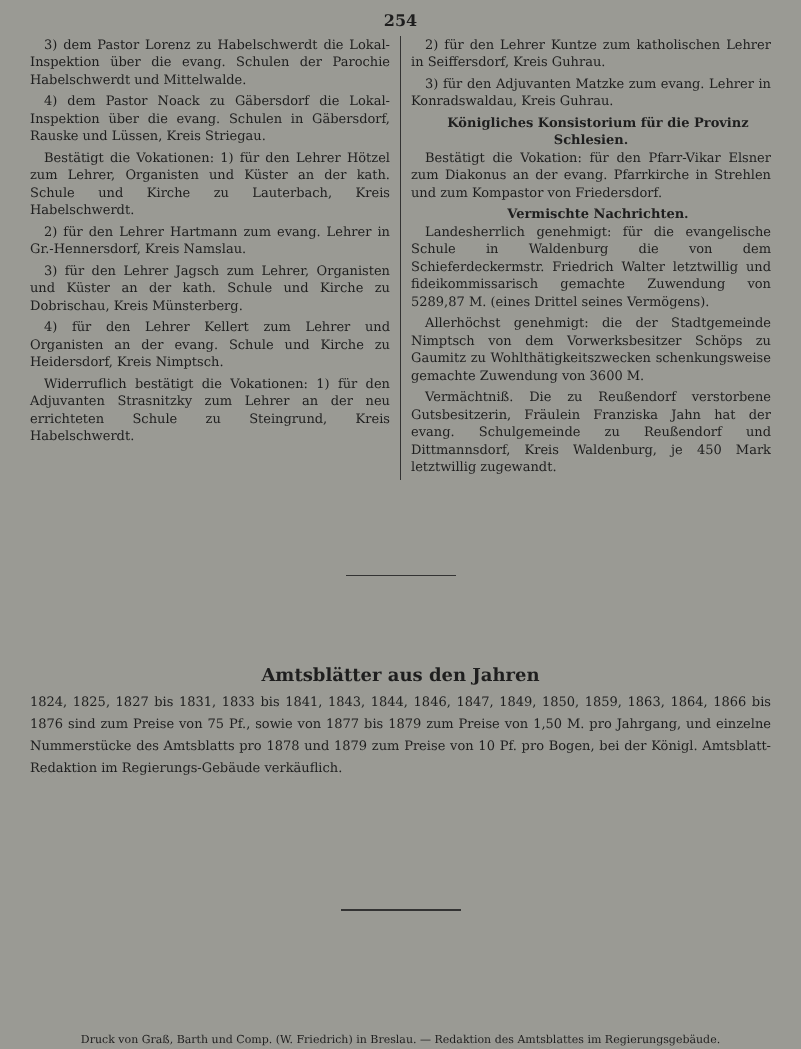254
3) dem Pastor Lorenz zu Habelschwerdt die Lokal-Inspektion über die evang. Schulen der Parochie Habelschwerdt und Mittelwalde.
4) dem Pastor Noack zu Gäbersdorf die Lokal-Inspektion über die evang. Schulen in Gäbersdorf, Rauske und Lüssen, Kreis Striegau.
Bestätigt die Vokationen: 1) für den Lehrer Hötzel zum Lehrer, Organisten und Küster an der kath. Schule und Kirche zu Lauterbach, Kreis Habelschwerdt.
2) für den Lehrer Hartmann zum evang. Lehrer in Gr.-Hennersdorf, Kreis Namslau.
3) für den Lehrer Jagsch zum Lehrer, Organisten und Küster an der kath. Schule und Kirche zu Dobrischau, Kreis Münsterberg.
4) für den Lehrer Kellert zum Lehrer und Organisten an der evang. Schule und Kirche zu Heidersdorf, Kreis Nimptsch.
Widerruflich bestätigt die Vokationen: 1) für den Adjuvanten Strasnitzky zum Lehrer an der neu errichteten Schule zu Steingrund, Kreis Habelschwerdt.
2) für den Lehrer Kuntze zum katholischen Lehrer in Seiffersdorf, Kreis Guhrau.
3) für den Adjuvanten Matzke zum evang. Lehrer in Konradswaldau, Kreis Guhrau.
Königliches Konsistorium für die Provinz Schlesien.
Bestätigt die Vokation: für den Pfarr-Vikar Elsner zum Diakonus an der evang. Pfarrkirche in Strehlen und zum Kompastor von Friedersdorf.
Vermischte Nachrichten.
Landesherrlich genehmigt: für die evangelische Schule in Waldenburg die von dem Schieferdeckermstr. Friedrich Walter letztwillig und fideikommissarisch gemachte Zuwendung von 5289,87 M. (eines Drittel seines Vermögens).
Allerhöchst genehmigt: die der Stadtgemeinde Nimptsch von dem Vorwerksbesitzer Schöps zu Gaumitz zu Wohlthätigkeitszwecken schenkungsweise gemachte Zuwendung von 3600 M.
Vermächtniß. Die zu Reußendorf verstorbene Gutsbesitzerin, Fräulein Franziska Jahn hat der evang. Schulgemeinde zu Reußendorf und Dittmannsdorf, Kreis Waldenburg, je 450 Mark letztwillig zugewandt.
Amtsblätter aus den Jahren
1824, 1825, 1827 bis 1831, 1833 bis 1841, 1843, 1844, 1846, 1847, 1849, 1850, 1859, 1863, 1864, 1866 bis 1876 sind zum Preise von 75 Pf., sowie von 1877 bis 1879 zum Preise von 1,50 M. pro Jahrgang, und einzelne Nummerstücke des Amtsblatts pro 1878 und 1879 zum Preise von 10 Pf. pro Bogen, bei der Königl. Amtsblatt-Redaktion im Regierungs-Gebäude verkäuflich.
Druck von Graß, Barth und Comp. (W. Friedrich) in Breslau. — Redaktion des Amtsblattes im Regierungsgebäude.